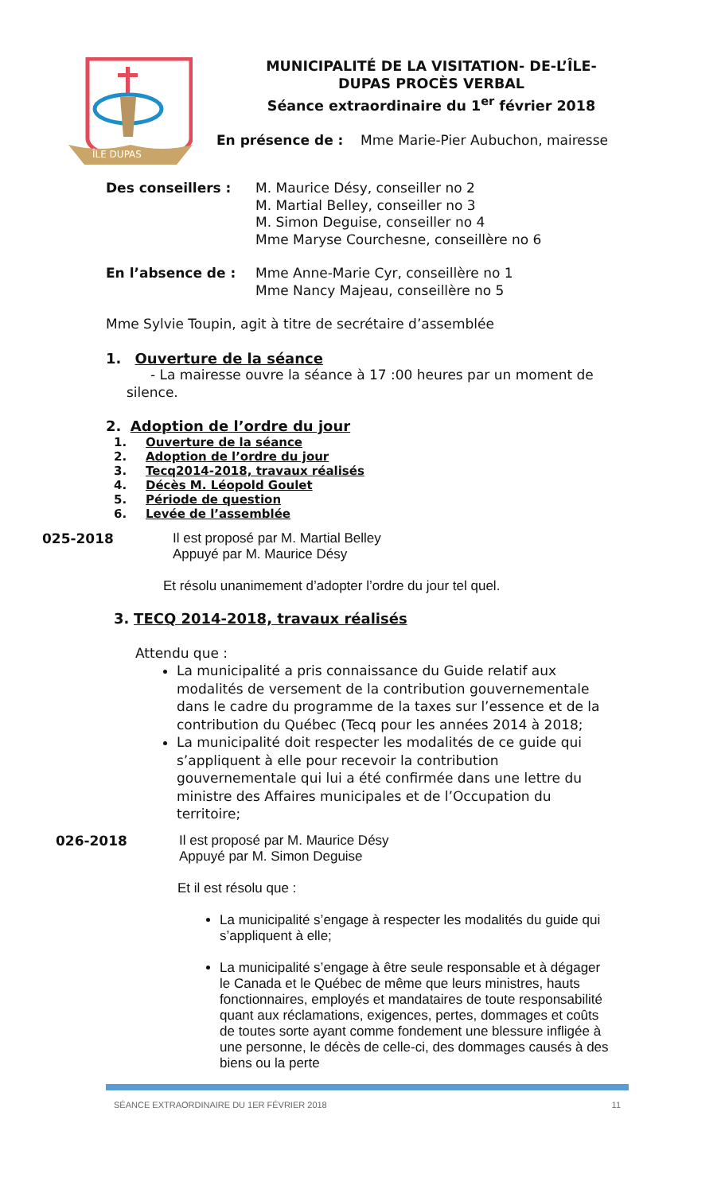ÎLE DUPAS
MUNICIPALITÉ DE LA VISITATION- DE-L’ÎLE-
DUPAS PROCÈS VERBAL
Séance extraordinaire du 1<sup>er</sup> février 2018
En présence de : Mme Marie-Pier Aubuchon, mairesse
Des conseillers : M. Maurice Désy, conseiller no 2
M. Martial Belley, conseiller no 3
M. Simon Deguise, conseiller no 4
Mme Maryse Courchesne, conseillère no 6
En l’absence de : Mme Anne-Marie Cyr, conseillère no 1
Mme Nancy Majeau, conseillère no 5
Mme Sylvie Toupin, agit à titre de secrétaire d’assemblée
1. Ouverture de la séance
- La mairesse ouvre la séance à 17 :00 heures par un moment de silence.
2. Adoption de l’ordre du jour
1. Ouverture de la séance
2. Adoption de l’ordre du jour
3. Tecq2014-2018, travaux réalisés
4. Décès M. Léopold Goulet
5. Période de question
6. Levée de l’assemblée
025-2018 Il est proposé par M. Martial Belley
Appuyé par M. Maurice Désy
Et résolu unanimement d’adopter l’ordre du jour tel quel.
3. TECQ 2014-2018, travaux réalisés
Attendu que :
La municipalité a pris connaissance du Guide relatif aux modalités de versement de la contribution gouvernementale dans le cadre du programme de la taxes sur l’essence et de la contribution du Québec (Tecq pour les années 2014 à 2018;
La municipalité doit respecter les modalités de ce guide qui s’appliquent à elle pour recevoir la contribution gouvernementale qui lui a été confirmée dans une lettre du ministre des Affaires municipales et de l’Occupation du territoire;
026-2018 Il est proposé par M. Maurice Désy
Appuyé par M. Simon Deguise
Et il est résolu que :
La municipalité s’engage à respecter les modalités du guide qui s’appliquent à elle;
La municipalité s’engage à être seule responsable et à dégager le Canada et le Québec de même que leurs ministres, hauts fonctionnaires, employés et mandataires de toute responsabilité quant aux réclamations, exigences, pertes, dommages et coûts de toutes sorte ayant comme fondement une blessure infligée à une personne, le décès de celle-ci, des dommages causés à des biens ou la perte
SÉANCE EXTRAORDINAIRE DU 1ER FÉVRIER 2018 11